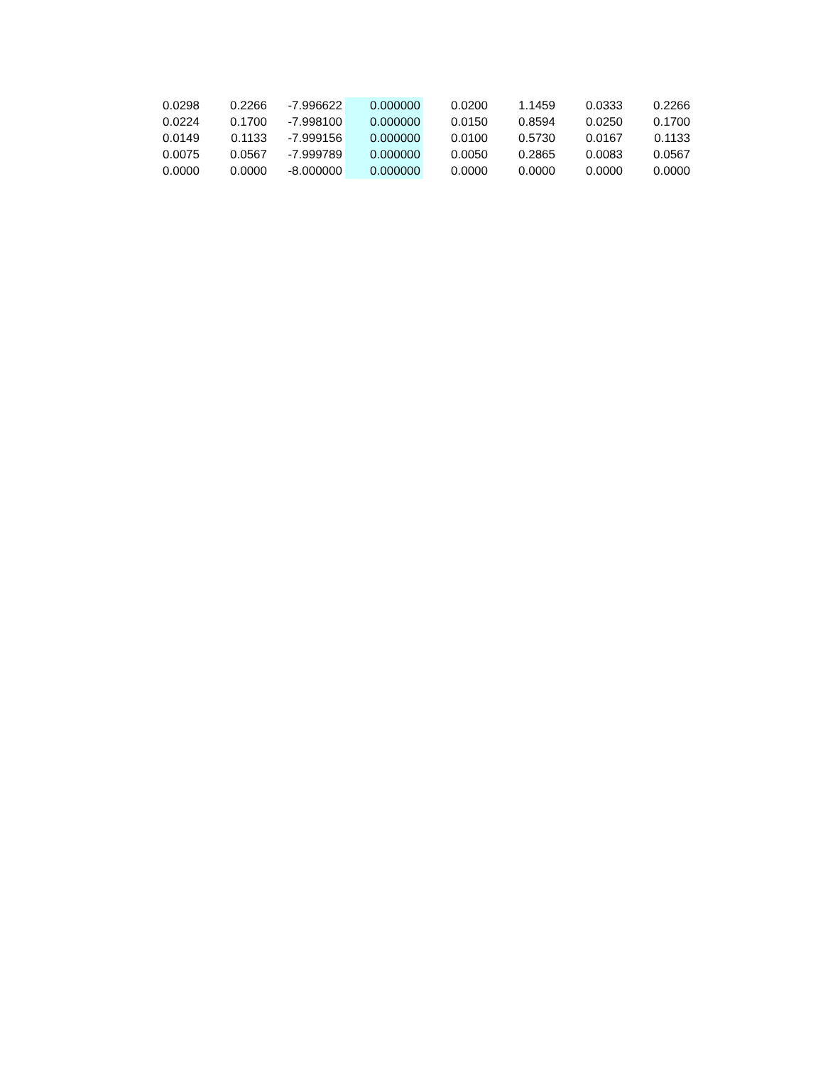| 0.0298 | 0.2266 | -7.996622 | 0.000000 | 0.0200 | 1.1459 | 0.0333 | 0.2266 |
| 0.0224 | 0.1700 | -7.998100 | 0.000000 | 0.0150 | 0.8594 | 0.0250 | 0.1700 |
| 0.0149 | 0.1133 | -7.999156 | 0.000000 | 0.0100 | 0.5730 | 0.0167 | 0.1133 |
| 0.0075 | 0.0567 | -7.999789 | 0.000000 | 0.0050 | 0.2865 | 0.0083 | 0.0567 |
| 0.0000 | 0.0000 | -8.000000 | 0.000000 | 0.0000 | 0.0000 | 0.0000 | 0.0000 |